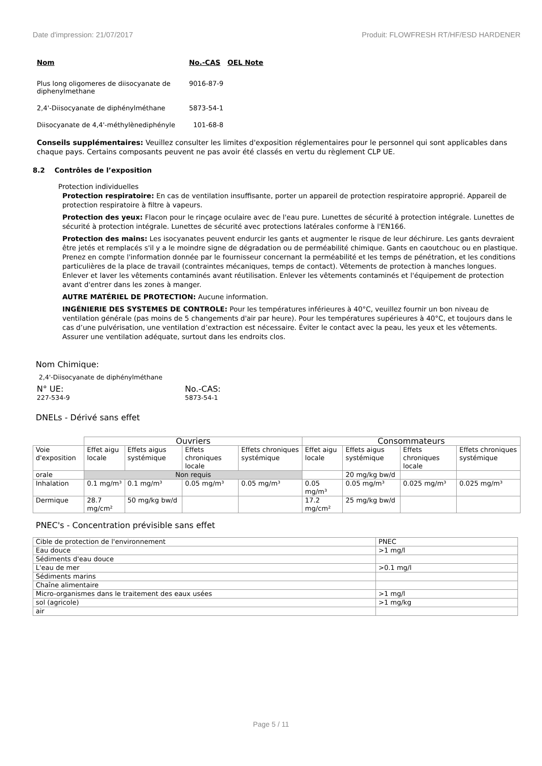Date d'impression: 21/07/2017 Produit: FLOWFRESH RT/HF/ESD HARDENER
| Nom | No.-CAS | OEL Note |
| --- | --- | --- |
| Plus long oligomeres de diisocyanate de diphenylmethane | 9016-87-9 | |
| 2,4'-Diisocyanate de diphénylméthane | 5873-54-1 | |
| Diisocyanate de 4,4'-méthylènediphényle | 101-68-8 | |
Conseils supplémentaires: Veuillez consulter les limites d'exposition réglementaires pour le personnel qui sont applicables dans chaque pays. Certains composants peuvent ne pas avoir été classés en vertu du règlement CLP UE.
8.2 Contrôles de l’exposition
Protection individuelles
Protection respiratoire: En cas de ventilation insuffisante, porter un appareil de protection respiratoire approprié. Appareil de protection respiratoire à filtre à vapeurs.
Protection des yeux: Flacon pour le rinçage oculaire avec de l'eau pure. Lunettes de sécurité à protection intégrale. Lunettes de sécurité à protection intégrale. Lunettes de sécurité avec protections latérales conforme à l'EN166.
Protection des mains: Les isocyanates peuvent endurcir les gants et augmenter le risque de leur déchirure. Les gants devraient être jetés et remplacés s'il y a le moindre signe de dégradation ou de perméabilité chimique. Gants en caoutchouc ou en plastique. Prenez en compte l'information donnée par le fournisseur concernant la perméabilité et les temps de pénétration, et les conditions particulières de la place de travail (contraintes mécaniques, temps de contact). Vêtements de protection à manches longues. Enlever et laver les vêtements contaminés avant réutilisation. Enlever les vêtements contaminés et l'équipement de protection avant d'entrer dans les zones à manger.
AUTRE MATÉRIEL DE PROTECTION: Aucune information.
INGÉNIERIE DES SYSTEMES DE CONTROLE: Pour les températures inférieures à 40°C, veuillez fournir un bon niveau de ventilation générale (pas moins de 5 changements d'air par heure). Pour les températures supérieures à 40°C, et toujours dans le cas d’une pulvérisation, une ventilation d’extraction est nécessaire. Éviter le contact avec la peau, les yeux et les vêtements. Assurer une ventilation adéquate, surtout dans les endroits clos.
Nom Chimique:
2,4'-Diisocyanate de diphénylméthane
N° UE:
227-534-9
No.-CAS:
5873-54-1
DNELs - Dérivé sans effet
| | Ouvriers | | | | Consommateurs | | | |
| Voie d'exposition | Effet aigu locale | Effets aigus systémique | Effets chroniques locale | Effets chroniques systémique | Effet aigu locale | Effets aigus systémique | Effets chroniques locale | Effets chroniques systémique |
| orale | Non requis | | | | | 20 mg/kg bw/d | | |
| Inhalation | 0.1 mg/m³ | 0.1 mg/m³ | 0.05 mg/m³ | 0.05 mg/m³ | 0.05 mg/m³ | 0.05 mg/m³ | 0.025 mg/m³ | 0.025 mg/m³ |
| Dermique | 28.7 mg/cm² | 50 mg/kg bw/d | | | 17.2 mg/cm² | 25 mg/kg bw/d | | |
PNEC's - Concentration prévisible sans effet
| Cible de protection de l'environnement | PNEC |
| Eau douce | >1 mg/l |
| Sédiments d'eau douce | |
| L'eau de mer | >0.1 mg/l |
| Sédiments marins | |
| Chaîne alimentaire | |
| Micro-organismes dans le traitement des eaux usées | >1 mg/l |
| sol (agricole) | >1 mg/kg |
| air | |
Page 5 / 11